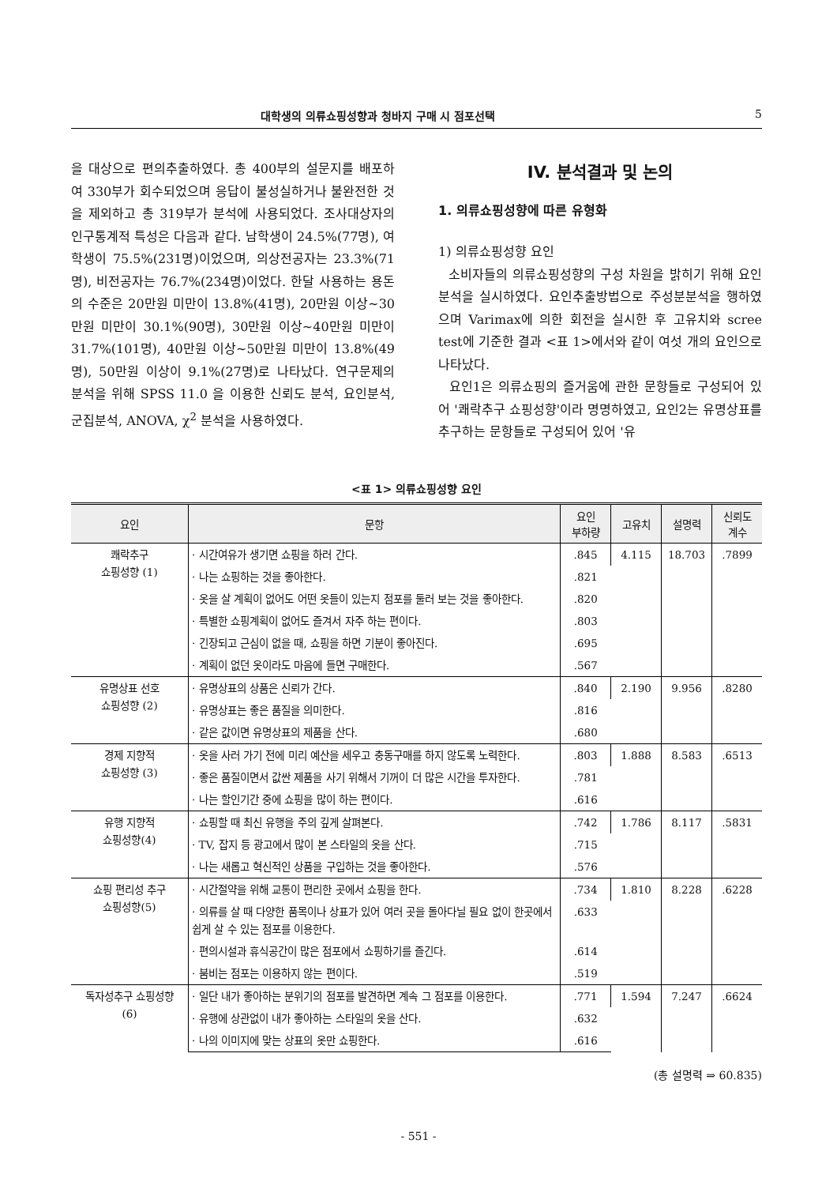대학생의 의류쇼핑성향과 청바지 구매 시 점포선택 5
을 대상으로 편의추출하였다. 총 400부의 설문지를 배포하여 330부가 회수되었으며 응답이 불성실하거나 불완전한 것을 제외하고 총 319부가 분석에 사용되었다. 조사대상자의 인구통계적 특성은 다음과 같다. 남학생이 24.5%(77명), 여학생이 75.5%(231명)이었으며, 의상전공자는 23.3%(71명), 비전공자는 76.7%(234명)이었다. 한달 사용하는 용돈의 수준은 20만원 미만이 13.8%(41명), 20만원 이상~30만원 미만이 30.1%(90명), 30만원 이상~40만원 미만이 31.7%(101명), 40만원 이상~50만원 미만이 13.8%(49명), 50만원 이상이 9.1%(27명)로 나타났다. 연구문제의 분석을 위해 SPSS 11.0 을 이용한 신뢰도 분석, 요인분석, 군집분석, ANOVA, χ<sup>2</sup> 분석을 사용하였다.
IV. 분석결과 및 논의
1. 의류쇼핑성향에 따른 유형화
1) 의류쇼핑성향 요인
소비자들의 의류쇼핑성향의 구성 차원을 밝히기 위해 요인분석을 실시하였다. 요인추출방법으로 주성분분석을 행하였으며 Varimax에 의한 회전을 실시한 후 고유치와 scree test에 기준한 결과 <표 1>에서와 같이 여섯 개의 요인으로 나타났다.
요인1은 의류쇼핑의 즐거움에 관한 문항들로 구성되어 있어 '쾌락추구 쇼핑성향'이라 명명하였고, 요인2는 유명상표를 추구하는 문항들로 구성되어 있어 '유
<표 1> 의류쇼핑성향 요인
| 요인 | 문항 | 요인 부하량 | 고유치 | 설명력 | 신뢰도 계수 |
| --- | --- | --- | --- | --- | --- |
| 쾌락추구 쇼핑성향 (1) | · 시간여유가 생기면 쇼핑을 하러 간다. | .845 | 4.115 | 18.703 | .7899 |
| | · 나는 쇼핑하는 것을 좋아한다. | .821 | | | |
| | · 옷을 살 계획이 없어도 어떤 옷들이 있는지 점포를 둘러 보는 것을 좋아한다. | .820 | | | |
| | · 특별한 쇼핑계획이 없어도 즐겨서 자주 하는 편이다. | .803 | | | |
| | · 긴장되고 근심이 없을 때, 쇼핑을 하면 기분이 좋아진다. | .695 | | | |
| | · 계획이 없던 옷이라도 마음에 들면 구매한다. | .567 | | | |
| 유명상표 선호 쇼핑성향 (2) | · 유명상표의 상품은 신뢰가 간다. | .840 | 2.190 | 9.956 | .8280 |
| | · 유명상표는 좋은 품질을 의미한다. | .816 | | | |
| | · 같은 값이면 유명상표의 제품을 산다. | .680 | | | |
| 경제 지향적 쇼핑성향 (3) | · 옷을 사러 가기 전에 미리 예산을 세우고 충동구매를 하지 않도록 노력한다. | .803 | 1.888 | 8.583 | .6513 |
| | · 좋은 품질이면서 값싼 제품을 사기 위해서 기꺼이 더 많은 시간을 투자한다. | .781 | | | |
| | · 나는 할인기간 중에 쇼핑을 많이 하는 편이다. | .616 | | | |
| 유행 지향적 쇼핑성향(4) | · 쇼핑할 때 최신 유행을 주의 깊게 살펴본다. | .742 | 1.786 | 8.117 | .5831 |
| | · TV, 잡지 등 광고에서 많이 본 스타일의 옷을 산다. | .715 | | | |
| | · 나는 새롭고 혁신적인 상품을 구입하는 것을 좋아한다. | .576 | | | |
| 쇼핑 편리성 추구 쇼핑성향(5) | · 시간절약을 위해 교통이 편리한 곳에서 쇼핑을 한다. | .734 | 1.810 | 8.228 | .6228 |
| | · 의류를 살 때 다양한 품목이나 상표가 있어 여러 곳을 돌아다닐 필요 없이 한곳에서 쉽게 살 수 있는 점포를 이용한다. | .633 | | | |
| | · 편의시설과 휴식공간이 많은 점포에서 쇼핑하기를 즐긴다. | .614 | | | |
| | · 붐비는 점포는 이용하지 않는 편이다. | .519 | | | |
| 독자성추구 쇼핑성향 (6) | · 일단 내가 좋아하는 분위기의 점포를 발견하면 계속 그 점포를 이용한다. | .771 | 1.594 | 7.247 | .6624 |
| | · 유행에 상관없이 내가 좋아하는 스타일의 옷을 산다. | .632 | | | |
| | · 나의 이미지에 맞는 상표의 옷만 쇼핑한다. | .616 | | | |
(총 설명력 ⇒ 60.835)
- 551 -